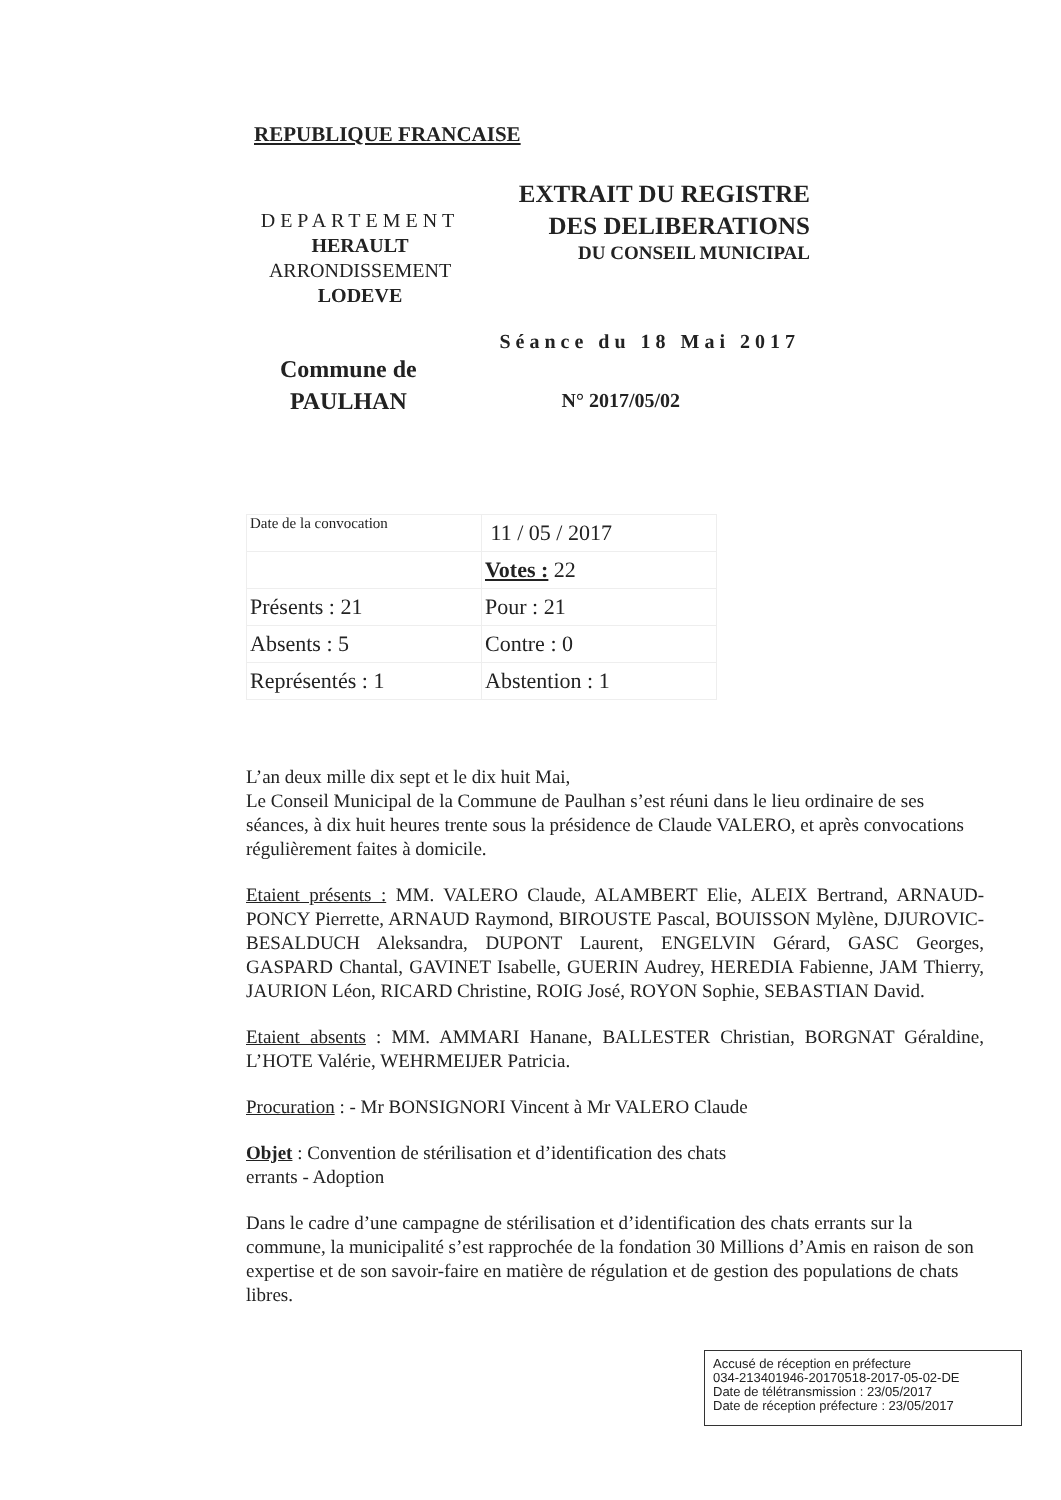REPUBLIQUE FRANCAISE
DEPARTEMENT
HERAULT
ARRONDISSEMENT
LODEVE
EXTRAIT DU REGISTRE
DES DELIBERATIONS
DU CONSEIL MUNICIPAL
Séance du 18 Mai 2017
Commune de
PAULHAN
N° 2017/05/02
| Date de la convocation | 11 / 05 / 2017 |
| | Votes : 22 |
| Présents : 21 | Pour : 21 |
| Absents : 5 | Contre : 0 |
| Représentés : 1 | Abstention : 1 |
L’an deux mille dix sept et le dix huit Mai,
Le Conseil Municipal de la Commune de Paulhan s’est réuni dans le lieu ordinaire de ses séances, à dix huit heures trente sous la présidence de Claude VALERO, et après convocations régulièrement faites à domicile.
Etaient présents : MM. VALERO Claude, ALAMBERT Elie, ALEIX Bertrand, ARNAUD-PONCY Pierrette, ARNAUD Raymond, BIROUSTE Pascal, BOUISSON Mylène, DJUROVIC-BESALDUCH Aleksandra, DUPONT Laurent, ENGELVIN Gérard, GASC Georges, GASPARD Chantal, GAVINET Isabelle, GUERIN Audrey, HEREDIA Fabienne, JAM Thierry, JAURION Léon, RICARD Christine, ROIG José, ROYON Sophie, SEBASTIAN David.
Etaient absents : MM. AMMARI Hanane, BALLESTER Christian, BORGNAT Géraldine, L’HOTE Valérie, WEHRMEIJER Patricia.
Procuration : - Mr BONSIGNORI Vincent à Mr VALERO Claude
Objet : Convention de stérilisation et d’identification des chats
errants - Adoption
Dans le cadre d’une campagne de stérilisation et d’identification des chats errants sur la commune, la municipalité s’est rapprochée de la fondation 30 Millions d’Amis en raison de son expertise et de son savoir-faire en matière de régulation et de gestion des populations de chats libres.
Accusé de réception en préfecture
034-213401946-20170518-2017-05-02-DE
Date de télétransmission : 23/05/2017
Date de réception préfecture : 23/05/2017